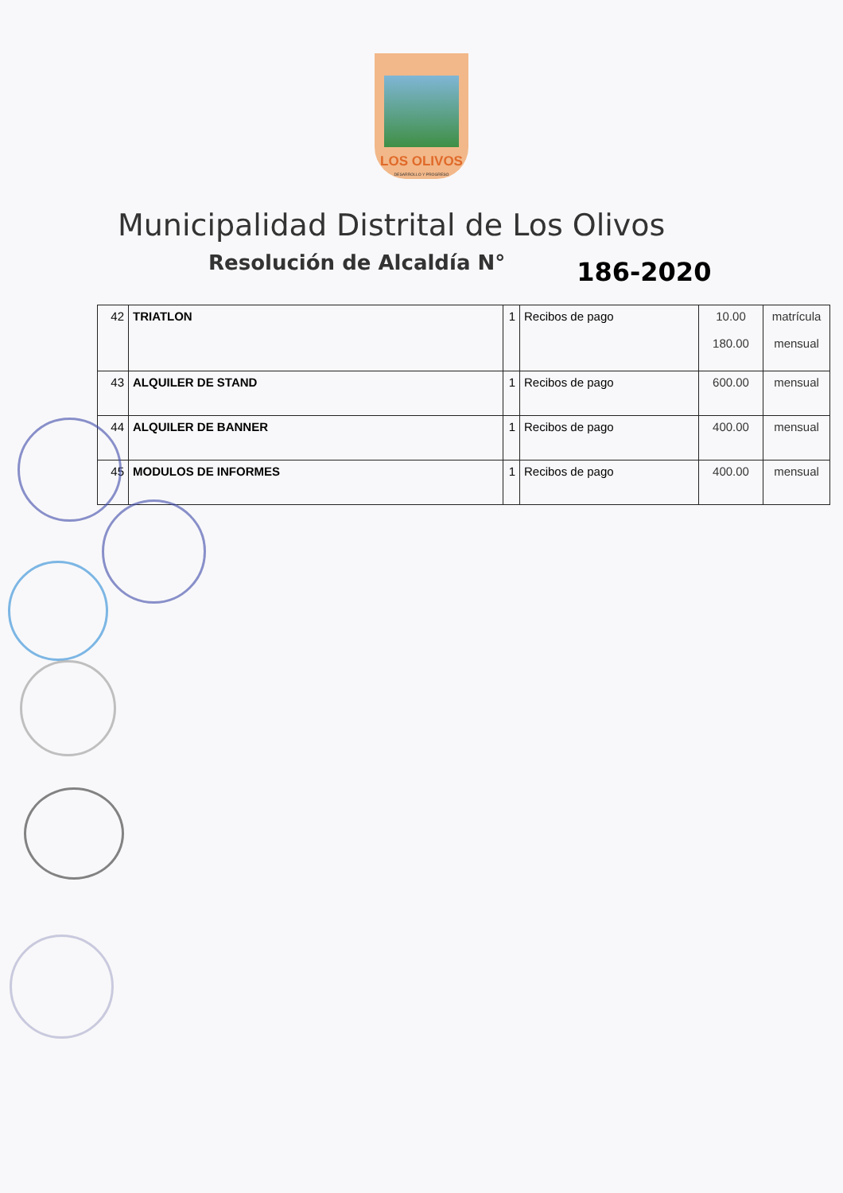LOS OLIVOS
DESARROLLO Y PROGRESO
Municipalidad Distrital de Los Olivos
Resolución de Alcaldía N° 186-2020
| 42 | TRIATLON | 1 | Recibos de pago | 10.00 180.00 | matrícula mensual |
| 43 | ALQUILER DE STAND | 1 | Recibos de pago | 600.00 | mensual |
| 44 | ALQUILER DE BANNER | 1 | Recibos de pago | 400.00 | mensual |
| 45 | MODULOS DE INFORMES | 1 | Recibos de pago | 400.00 | mensual |